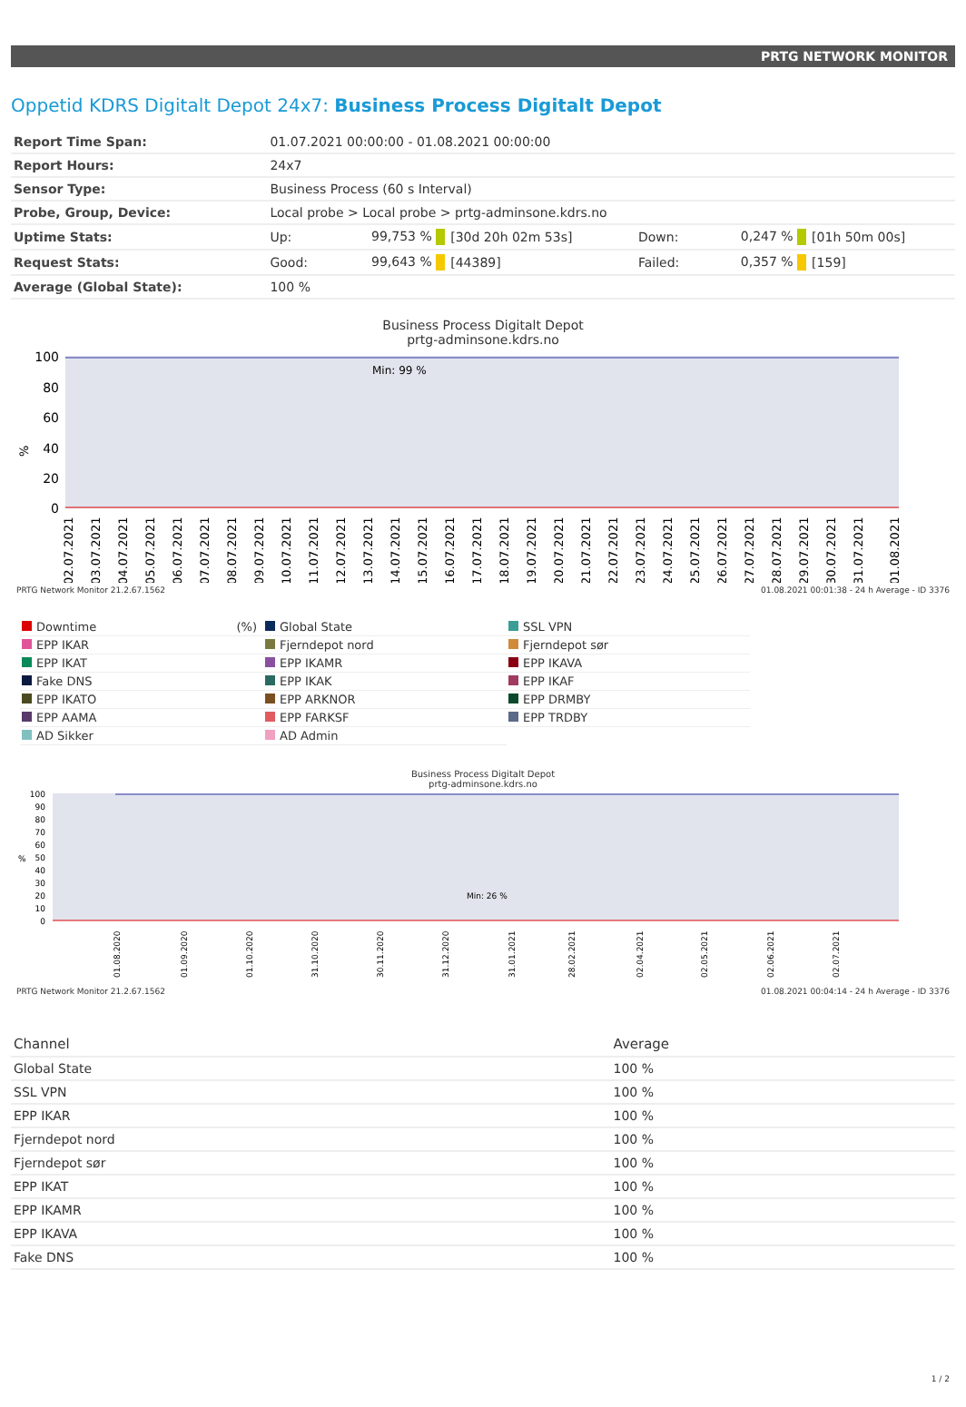PRTG NETWORK MONITOR
Oppetid KDRS Digitalt Depot 24x7: Business Process Digitalt Depot
| Report Time Span: | 01.07.2021 00:00:00 - 01.08.2021 00:00:00 | | | | | |
| Report Hours: | 24x7 | | | | | |
| Sensor Type: | Business Process (60 s Interval) | | | | | |
| Probe, Group, Device: | Local probe > Local probe > prtg-adminsone.kdrs.no | | | | | |
| Uptime Stats: | Up: | 99,753 % | [30d 20h 02m 53s] | Down: | 0,247 % | [01h 50m 00s] |
| Request Stats: | Good: | 99,643 % | [44389] | Failed: | 0,357 % | [159] |
| Average (Global State): | 100 % | | | | | |
Business Process Digitalt Depot
prtg-adminsone.kdrs.no
%
100
80
60
40
20
0
Min: 99 %
02.07.2021
03.07.2021
04.07.2021
05.07.2021
06.07.2021
07.07.2021
08.07.2021
09.07.2021
10.07.2021
11.07.2021
12.07.2021
13.07.2021
14.07.2021
15.07.2021
16.07.2021
17.07.2021
18.07.2021
19.07.2021
20.07.2021
21.07.2021
22.07.2021
23.07.2021
24.07.2021
25.07.2021
26.07.2021
27.07.2021
28.07.2021
29.07.2021
30.07.2021
31.07.2021
01.08.2021
PRTG Network Monitor 21.2.67.1562 01.08.2021 00:01:38 - 24 h Average - ID 3376
Downtime (%)
Global State
SSL VPN
EPP IKAR
Fjerndepot nord
Fjerndepot sør
EPP IKAT
EPP IKAMR
EPP IKAVA
Fake DNS
EPP IKAK
EPP IKAF
EPP IKATO
EPP ARKNOR
EPP DRMBY
EPP AAMA
EPP FARKSF
EPP TRDBY
AD Sikker
AD Admin
Business Process Digitalt Depot
prtg-adminsone.kdrs.no
100
90
80
70
60
50
40
30
20
10
0
%
Min: 26 %
01.08.2020
01.09.2020
01.10.2020
31.10.2020
30.11.2020
31.12.2020
31.01.2021
28.02.2021
02.04.2021
02.05.2021
02.06.2021
02.07.2021
PRTG Network Monitor 21.2.67.1562 01.08.2021 00:04:14 - 24 h Average - ID 3376
| Channel | Average |
| --- | --- |
| Global State | 100 % |
| SSL VPN | 100 % |
| EPP IKAR | 100 % |
| Fjerndepot nord | 100 % |
| Fjerndepot sør | 100 % |
| EPP IKAT | 100 % |
| EPP IKAMR | 100 % |
| EPP IKAVA | 100 % |
| Fake DNS | 100 % |
1 / 2